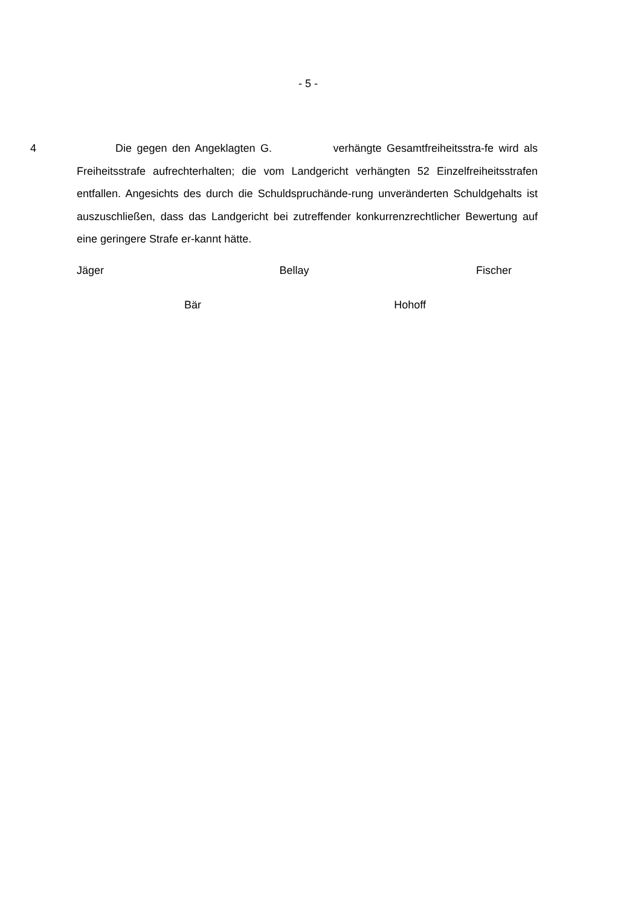- 5 -
4 Die gegen den Angeklagten G. verhängte Gesamtfreiheitsstra-fe wird als Freiheitsstrafe aufrechterhalten; die vom Landgericht verhängten 52 Einzelfreiheitsstrafen entfallen. Angesichts des durch die Schuldspruchände-rung unveränderten Schuldgehalts ist auszuschließen, dass das Landgericht bei zutreffender konkurrenzrechtlicher Bewertung auf eine geringere Strafe er-kannt hätte.
Jäger Bellay Fischer
Bär Hohoff